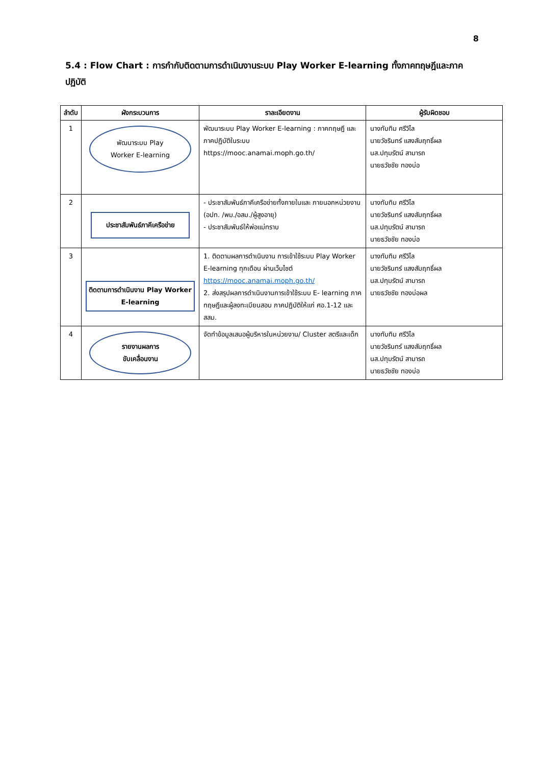8
5.4 : Flow Chart : การกำกับติดตามการดำเนินงานระบบ Play Worker E-learning ทั้งภาคทฤษฎีและภาคปฏิบัติ
| ลำดับ | ผังกระบวนการ | ราละเอียดงาน | ผู้รับผิดชอบ |
| --- | --- | --- | --- |
| 1 | พัฒนาระบบ Play Worker E-learning | พัฒนาระบบ Play Worker E-learning : ภาคทฤษฎี และภาคปฏิบัติในระบบ https://mooc.anamai.moph.go.th/ | นางทับทิม ศรีวิไล นายวัชรินทร์ แสงสัมฤทธิ์ผล นส.ปทุมรัตน์ สามารถ นายธวัชชัย ทองบ่อ |
| 2 | ประชาสัมพันธ์ภาคีเครือข่าย | - ประชาสัมพันธ์ภาคีเครือข่ายทั้งภายในและ ภายนอกหน่วยงาน (อปท. /พม./อสม./ผู้สูงอายุ) - ประชาสัมพันธ์ให้พ่อแม่ทราบ | นางทับทิม ศรีวิไล นายวัชรินทร์ แสงสัมฤทธิ์ผล นส.ปทุมรัตน์ สามารถ นายธวัชชัย ทองบ่อ |
| 3 | ติดตามการดำเนินงาน Play Worker E-learning | 1. ติดตามผลการดำเนินงาน การเข้าใช้ระบบ Play Worker E-learning ทุกเดือน ผ่านเว็บไซต์ https://mooc.anamai.moph.go.th/ 2. ส่งสรุปผลการดำเนินงานการเข้าใช้ระบบ E- learning ภาคทฤษฎีและผู้ลงทะเบียนสอบ ภาคปฏิบัติให้แก่ ศอ.1-12 และ สสม. | นางทับทิม ศรีวิไล นายวัชรินทร์ แสงสัมฤทธิ์ผล นส.ปทุมรัตน์ สามารถ นายธวัชชัย ทองบ่อผล |
| 4 | รายงานผลการ ขับเคลื่อนงาน | จัดทำข้อมูลเสนอผู้บริหารในหน่วยงาน/ Cluster สตรีและเด็ก | นางทับทิม ศรีวิไล นายวัชรินทร์ แสงสัมฤทธิ์ผล นส.ปทุมรัตน์ สามารถ นายธวัชชัย ทองบ่อ |